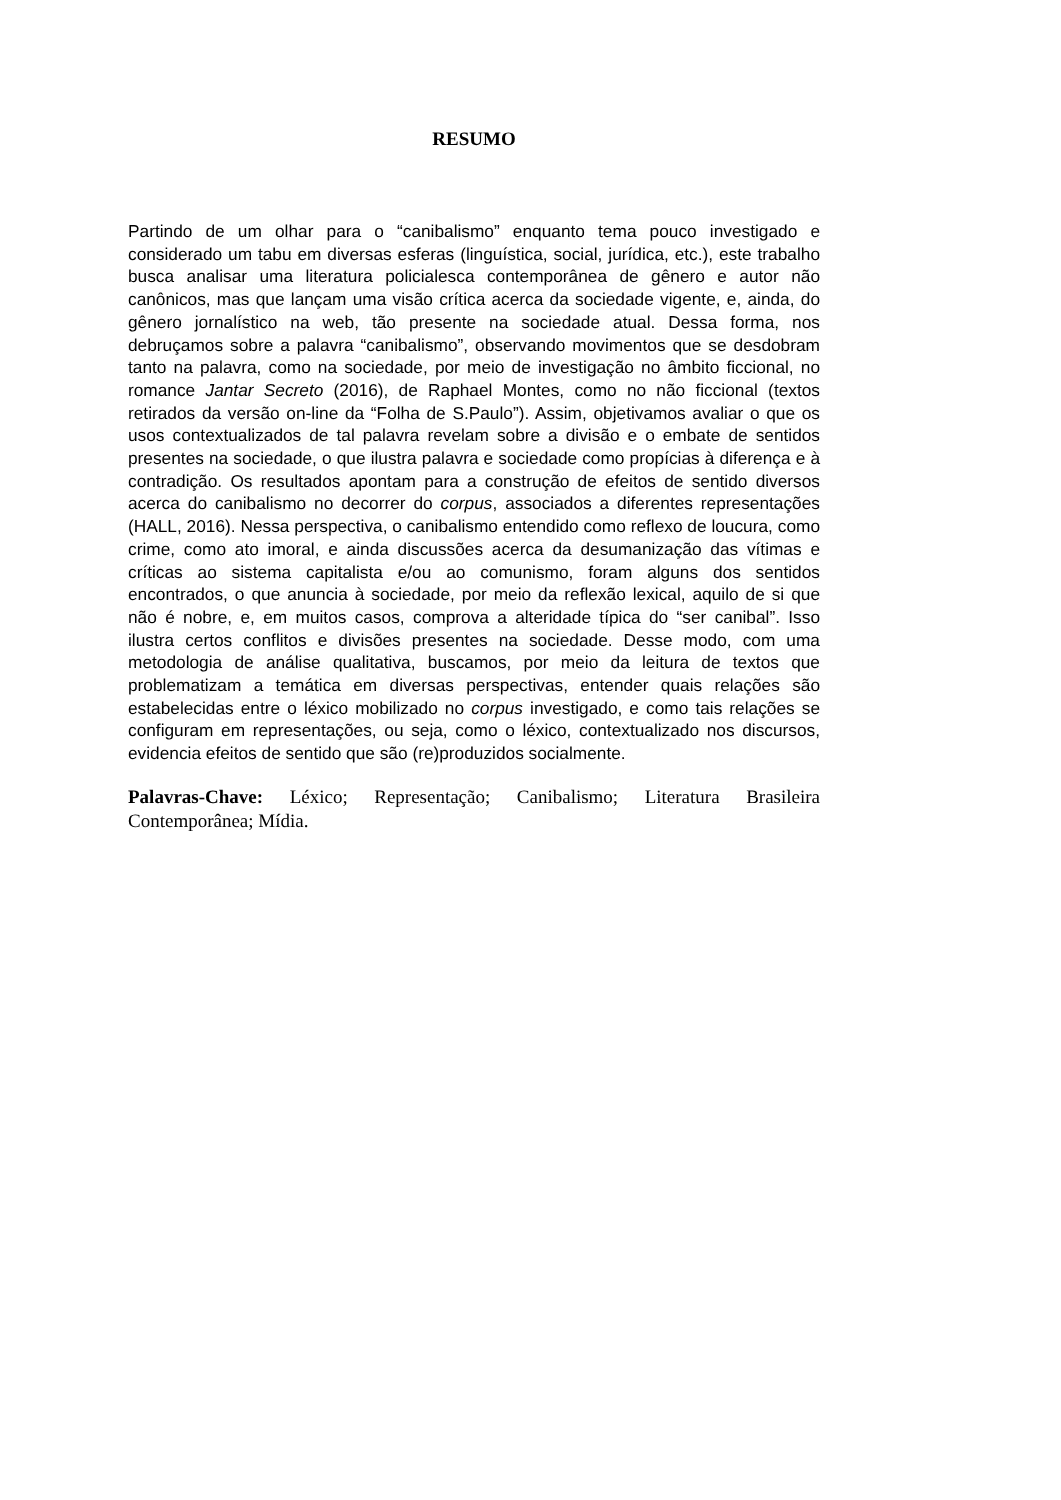RESUMO
Partindo de um olhar para o “canibalismo” enquanto tema pouco investigado e considerado um tabu em diversas esferas (linguística, social, jurídica, etc.), este trabalho busca analisar uma literatura policialesca contemporânea de gênero e autor não canônicos, mas que lançam uma visão crítica acerca da sociedade vigente, e, ainda, do gênero jornalístico na web, tão presente na sociedade atual. Dessa forma, nos debruçamos sobre a palavra “canibalismo”, observando movimentos que se desdobram tanto na palavra, como na sociedade, por meio de investigação no âmbito ficcional, no romance Jantar Secreto (2016), de Raphael Montes, como no não ficcional (textos retirados da versão on-line da “Folha de S.Paulo”). Assim, objetivamos avaliar o que os usos contextualizados de tal palavra revelam sobre a divisão e o embate de sentidos presentes na sociedade, o que ilustra palavra e sociedade como propícias à diferença e à contradição. Os resultados apontam para a construção de efeitos de sentido diversos acerca do canibalismo no decorrer do corpus, associados a diferentes representações (HALL, 2016). Nessa perspectiva, o canibalismo entendido como reflexo de loucura, como crime, como ato imoral, e ainda discussões acerca da desumanização das vítimas e críticas ao sistema capitalista e/ou ao comunismo, foram alguns dos sentidos encontrados, o que anuncia à sociedade, por meio da reflexão lexical, aquilo de si que não é nobre, e, em muitos casos, comprova a alteridade típica do “ser canibal”. Isso ilustra certos conflitos e divisões presentes na sociedade. Desse modo, com uma metodologia de análise qualitativa, buscamos, por meio da leitura de textos que problematizam a temática em diversas perspectivas, entender quais relações são estabelecidas entre o léxico mobilizado no corpus investigado, e como tais relações se configuram em representações, ou seja, como o léxico, contextualizado nos discursos, evidencia efeitos de sentido que são (re)produzidos socialmente.
Palavras-Chave: Léxico; Representação; Canibalismo; Literatura Brasileira Contemporânea; Mídia.